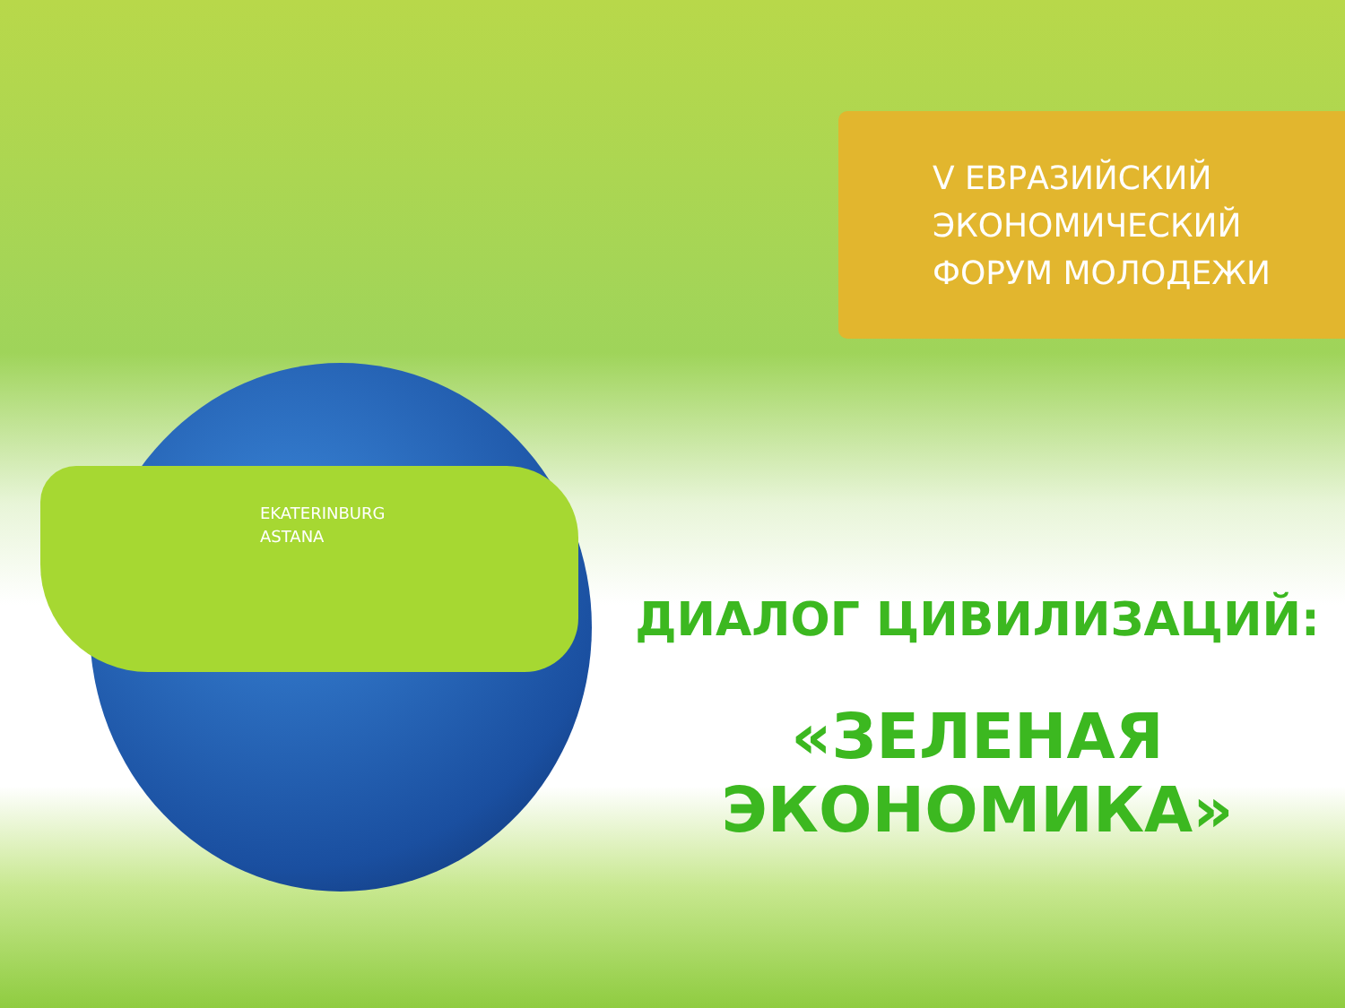V ЕВРАЗИЙСКИЙ
ЭКОНОМИЧЕСКИЙ
ФОРУМ МОЛОДЕЖИ
EKATERINBURG
ASTANA
ДИАЛОГ ЦИВИЛИЗАЦИЙ:
«ЗЕЛЕНАЯ ЭКОНОМИКА»